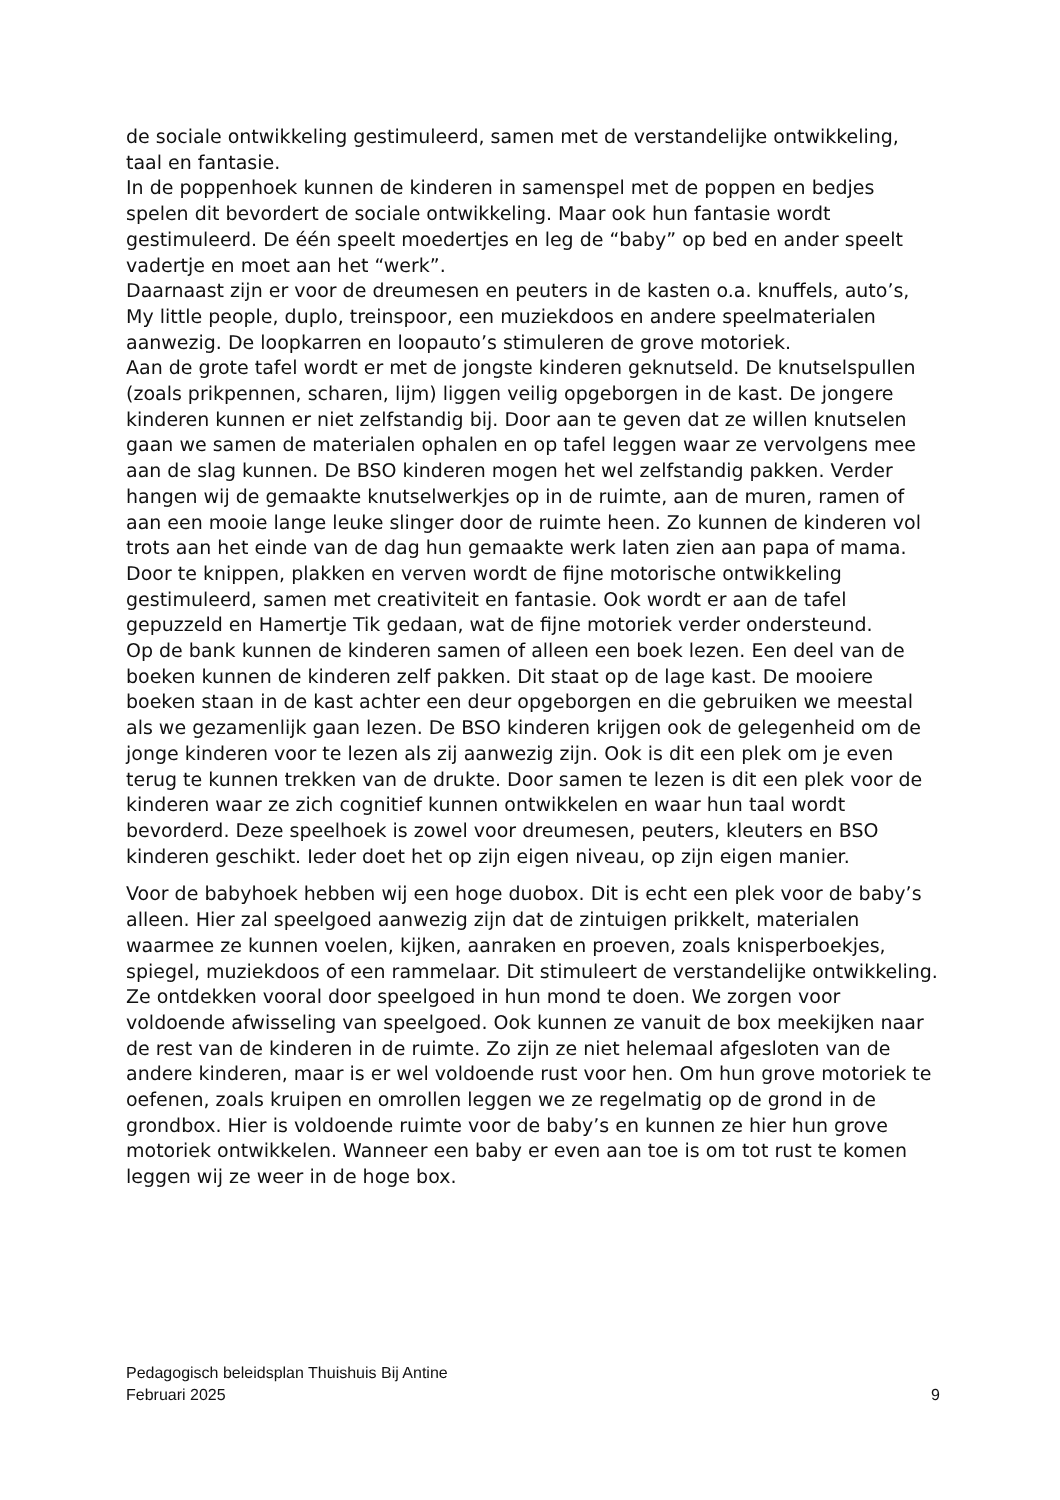de sociale ontwikkeling gestimuleerd, samen met de verstandelijke ontwikkeling, taal en fantasie.
In de poppenhoek kunnen de kinderen in samenspel met de poppen en bedjes spelen dit bevordert de sociale ontwikkeling. Maar ook hun fantasie wordt gestimuleerd. De één speelt moedertjes en leg de “baby” op bed en ander speelt vadertje en moet aan het “werk”.
Daarnaast zijn er voor de dreumesen en peuters in de kasten o.a. knuffels, auto’s, My little people, duplo, treinspoor, een muziekdoos en andere speelmaterialen aanwezig. De loopkarren en loopauto’s stimuleren de grove motoriek.
Aan de grote tafel wordt er met de jongste kinderen geknutseld. De knutselspullen (zoals prikpennen, scharen, lijm) liggen veilig opgeborgen in de kast. De jongere kinderen kunnen er niet zelfstandig bij. Door aan te geven dat ze willen knutselen gaan we samen de materialen ophalen en op tafel leggen waar ze vervolgens mee aan de slag kunnen. De BSO kinderen mogen het wel zelfstandig pakken. Verder hangen wij de gemaakte knutselwerkjes op in de ruimte, aan de muren, ramen of aan een mooie lange leuke slinger door de ruimte heen. Zo kunnen de kinderen vol trots aan het einde van de dag hun gemaakte werk laten zien aan papa of mama. Door te knippen, plakken en verven wordt de fijne motorische ontwikkeling gestimuleerd, samen met creativiteit en fantasie. Ook wordt er aan de tafel gepuzzeld en Hamertje Tik gedaan, wat de fijne motoriek verder ondersteund.
Op de bank kunnen de kinderen samen of alleen een boek lezen. Een deel van de boeken kunnen de kinderen zelf pakken. Dit staat op de lage kast. De mooiere boeken staan in de kast achter een deur opgeborgen en die gebruiken we meestal als we gezamenlijk gaan lezen. De BSO kinderen krijgen ook de gelegenheid om de jonge kinderen voor te lezen als zij aanwezig zijn. Ook is dit een plek om je even terug te kunnen trekken van de drukte. Door samen te lezen is dit een plek voor de kinderen waar ze zich cognitief kunnen ontwikkelen en waar hun taal wordt bevorderd. Deze speelhoek is zowel voor dreumesen, peuters, kleuters en BSO kinderen geschikt. Ieder doet het op zijn eigen niveau, op zijn eigen manier.
Voor de babyhoek hebben wij een hoge duobox. Dit is echt een plek voor de baby’s alleen. Hier zal speelgoed aanwezig zijn dat de zintuigen prikkelt, materialen waarmee ze kunnen voelen, kijken, aanraken en proeven, zoals knisperboekjes, spiegel, muziekdoos of een rammelaar. Dit stimuleert de verstandelijke ontwikkeling. Ze ontdekken vooral door speelgoed in hun mond te doen. We zorgen voor voldoende afwisseling van speelgoed. Ook kunnen ze vanuit de box meekijken naar de rest van de kinderen in de ruimte. Zo zijn ze niet helemaal afgesloten van de andere kinderen, maar is er wel voldoende rust voor hen. Om hun grove motoriek te oefenen, zoals kruipen en omrollen leggen we ze regelmatig op de grond in de grondbox. Hier is voldoende ruimte voor de baby’s en kunnen ze hier hun grove motoriek ontwikkelen. Wanneer een baby er even aan toe is om tot rust te komen leggen wij ze weer in de hoge box.
Pedagogisch beleidsplan Thuishuis Bij Antine
Februari 2025 9